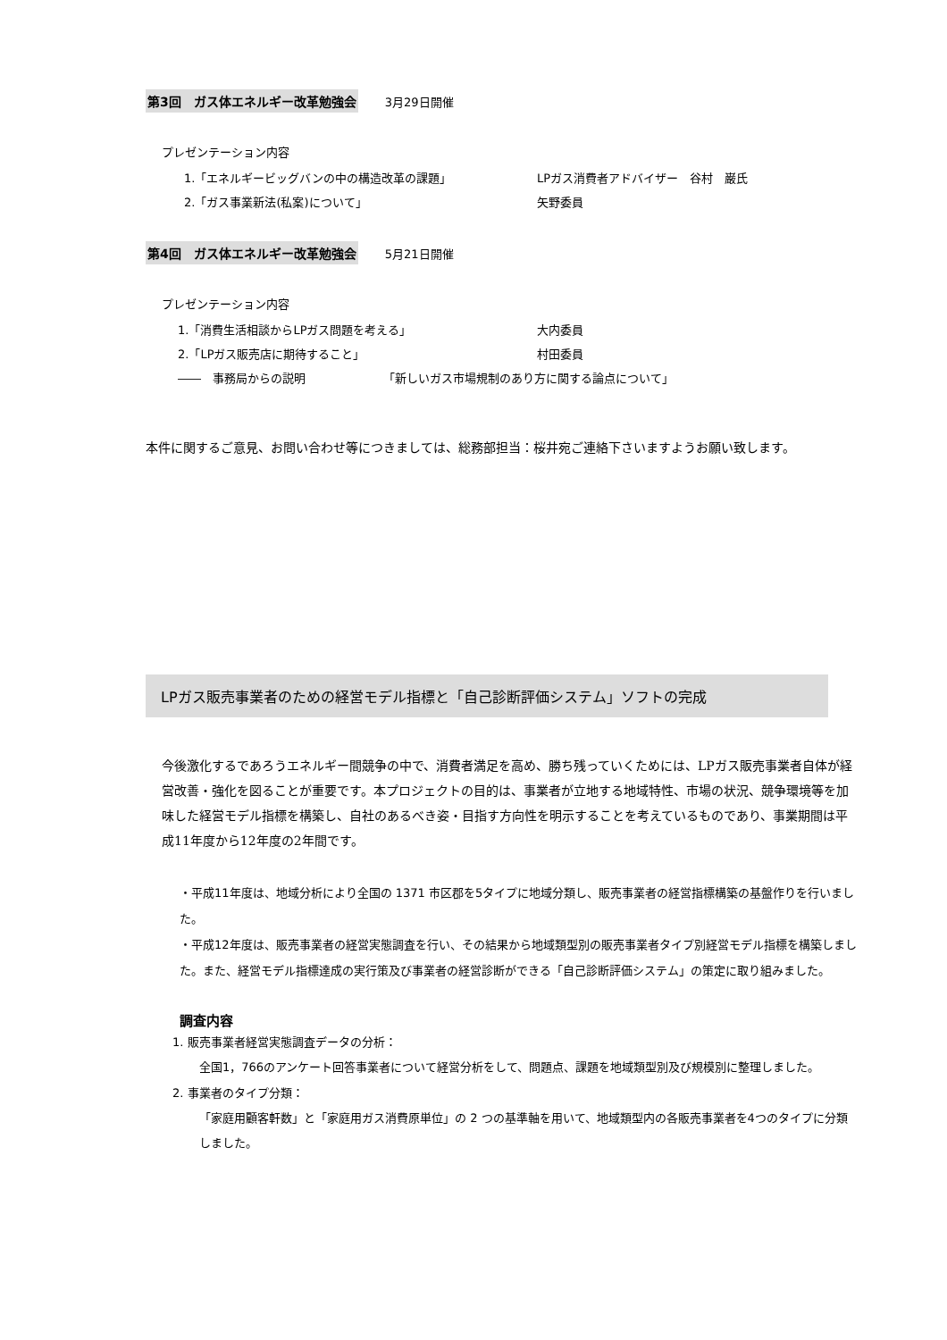第3回　ガス体エネルギー改革勉強会 3月29日開催
プレゼンテーション内容
1.「エネルギービッグバンの中の構造改革の課題」 LPガス消費者アドバイザー　谷村　巌氏
2.「ガス事業新法(私案)について」 矢野委員
第4回　ガス体エネルギー改革勉強会 5月21日開催
プレゼンテーション内容
1.「消費生活相談からLPガス問題を考える」 大内委員
2.「LPガス販売店に期待すること」 村田委員
――　事務局からの説明 「新しいガス市場規制のあり方に関する論点について」
本件に関するご意見、お問い合わせ等につきましては、総務部担当：桜井宛ご連絡下さいますようお願い致します。
LPガス販売事業者のための経営モデル指標と「自己診断評価システム」ソフトの完成
今後激化するであろうエネルギー間競争の中で、消費者満足を高め、勝ち残っていくためには、LPガス販売事業者自体が経営改善・強化を図ることが重要です。本プロジェクトの目的は、事業者が立地する地域特性、市場の状況、競争環境等を加味した経営モデル指標を構築し、自社のあるべき姿・目指す方向性を明示することを考えているものであり、事業期間は平成11年度から12年度の2年間です。
・平成11年度は、地域分析により全国の 1371 市区郡を5タイプに地域分類し、販売事業者の経営指標構築の基盤作りを行いました。
・平成12年度は、販売事業者の経営実態調査を行い、その結果から地域類型別の販売事業者タイプ別経営モデル指標を構築しました。また、経営モデル指標達成の実行策及び事業者の経営診断ができる「自己診断評価システム」の策定に取り組みました。
調査内容
1. 販売事業者経営実態調査データの分析：
全国1，766のアンケート回答事業者について経営分析をして、問題点、課題を地域類型別及び規模別に整理しました。
2. 事業者のタイプ分類：
「家庭用顧客軒数」と「家庭用ガス消費原単位」の 2 つの基準軸を用いて、地域類型内の各販売事業者を4つのタイプに分類しました。